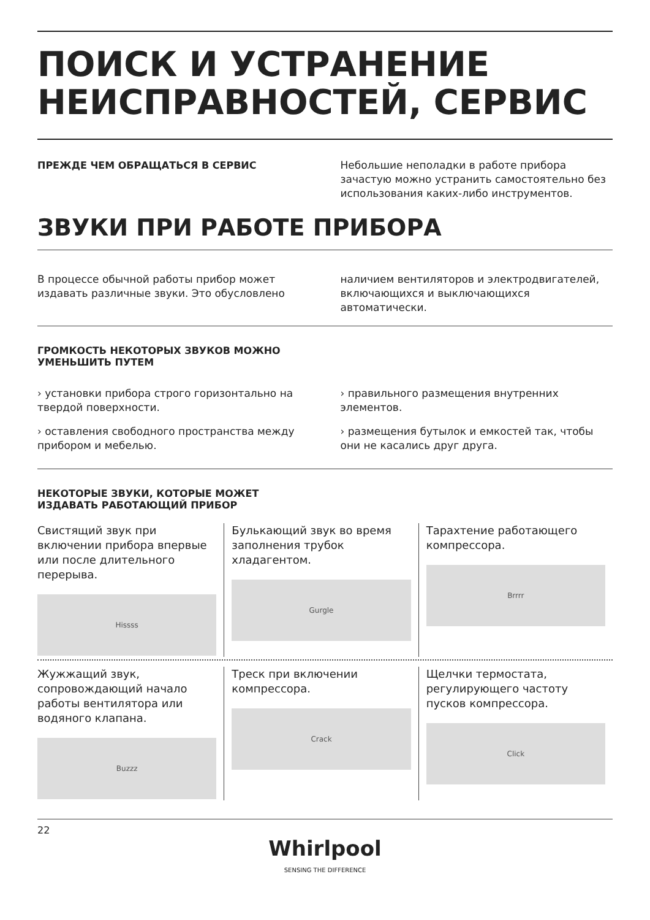ПОИСК И УСТРАНЕНИЕ НЕИСПРАВНОСТЕЙ, СЕРВИС
ПРЕЖДЕ ЧЕМ ОБРАЩАТЬСЯ В СЕРВИС Небольшие неполадки в работе прибора зачастую можно устранить самостоятельно без использования каких-либо инструментов.
ЗВУКИ ПРИ РАБОТЕ ПРИБОРА
В процессе обычной работы прибор может издавать различные звуки. Это обусловлено
наличием вентиляторов и электродвигателей, включающихся и выключающихся автоматически.
ГРОМКОСТЬ НЕКОТОРЫХ ЗВУКОВ МОЖНО
УМЕНЬШИТЬ ПУТЕМ
› установки прибора строго горизонтально на твердой поверхности.
› оставления свободного пространства между прибором и мебелью.
› правильного размещения внутренних элементов.
› размещения бутылок и емкостей так, чтобы они не касались друг друга.
НЕКОТОРЫЕ ЗВУКИ, КОТОРЫЕ МОЖЕТ
ИЗДАВАТЬ РАБОТАЮЩИЙ ПРИБОР
Свистящий звук при включении прибора впервые или после длительного перерыва.
Hissss
Булькающий звук во время заполнения трубок хладагентом.
Gurgle
Тарахтение работающего компрессора.
Brrrr
Жужжащий звук, сопровождающий начало работы вентилятора или водяного клапана.
Buzzz
Треск при включении компрессора.
Crack
Щелчки термостата, регулирующего частоту пусков компрессора.
Click
22
Whirlpool
SENSING THE DIFFERENCE